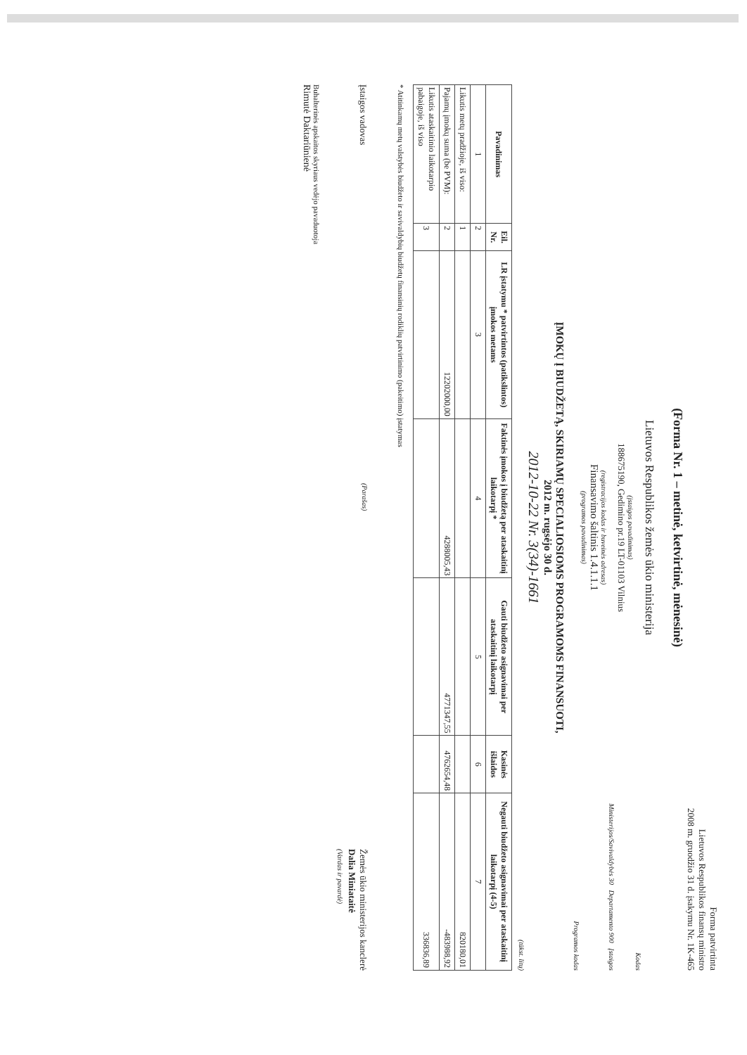Forma patvirtinta
Lietuvos Respublikos finansų ministro
2008 m. gruodžio 31 d. įsakymu Nr. 1K-465
(Forma Nr. 1 – metinė, ketvirtinė, mėnesinė)
Lietuvos Respublikos žemės ūkio ministerija
Kodas
(įstaigos pavadinimas)
188675190, Gedimino pr.19 LT-01103 Vilnius
Ministerijos/Savivaldybės 30 Departamento 900 Įstaigos
(registracijos kodas ir buveinės adresas)
Finansavimo šaltinis 1.4.1.1.1
(programos pavadinimas)
Programos kodas
ĮMOKŲ Į BIUDŽETĄ, SKIRIAMŲ SPECIALIOSIOMS PROGRAMOMS FINANSUOTI,
2012 m. rugsėjo 30 d.
2012-10-22 Nr. 3(34)-1661
(tūkst. litų)
| Pavadinimas | Eil. Nr. | LR įstatymu * patvirtintos (patikslintos) įmokos metams | Faktinės įmokos į biudžetą per ataskaitinį laikotarpį * | Gauti biudžeto asignavimai per ataskaitinį laikotarpį | Kasinės išlaidos | Negauti biudžeto asignavimai per ataskaitinį laikotarpį (4-5) |
| --- | --- | --- | --- | --- | --- | --- |
| 1 | 2 | 3 | 4 | 5 | 6 | 7 |
| Likutis metų pradžioje, iš viso: | 1 | | | | | 820180,01 |
| Pajamų įmokų suma (be PVM): | 2 | 12202000,00 | 4288005,43 | 4771347,55 | 4762654,48 | -483988,92 |
| Likutis ataskaitinio laikotarpio pabaigoje, iš viso | 3 | | | | | 336836,89 |
* Atitinkamų metų valstybės biudžeto ir savivaldybių biudžetų finansinių rodiklių patvirtinimo (pakeitimo) įstatymas
Įstaigos vadovas
(Parašas)
Žemės ūkio ministerijos kanclerė
Dalia Miniataitė
(Vardas ir pavardė)
Buhalterinės apskaitos skyriaus vedėjo pavaduotoja
Rimutė Daktariūnienė